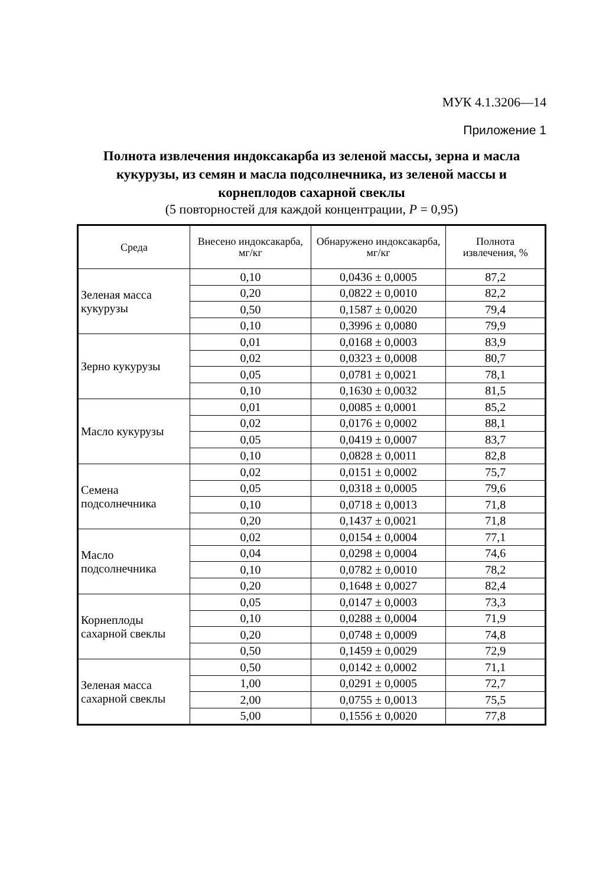МУК 4.1.3206—14
Приложение 1
Полнота извлечения индоксакарба из зеленой массы, зерна и масла кукурузы, из семян и масла подсолнечника, из зеленой массы и корнеплодов сахарной свеклы
(5 повторностей для каждой концентрации, P = 0,95)
| Среда | Внесено индоксакарба, мг/кг | Обнаружено индоксакарба, мг/кг | Полнота извлечения, % |
| --- | --- | --- | --- |
| Зеленая масса кукурузы | 0,10 | 0,0436 ± 0,0005 | 87,2 |
| | 0,20 | 0,0822 ± 0,0010 | 82,2 |
| | 0,50 | 0,1587 ± 0,0020 | 79,4 |
| | 0,10 | 0,3996 ± 0,0080 | 79,9 |
| Зерно кукурузы | 0,01 | 0,0168 ± 0,0003 | 83,9 |
| | 0,02 | 0,0323 ± 0,0008 | 80,7 |
| | 0,05 | 0,0781 ± 0,0021 | 78,1 |
| | 0,10 | 0,1630 ± 0,0032 | 81,5 |
| Масло кукурузы | 0,01 | 0,0085 ± 0,0001 | 85,2 |
| | 0,02 | 0,0176 ± 0,0002 | 88,1 |
| | 0,05 | 0,0419 ± 0,0007 | 83,7 |
| | 0,10 | 0,0828 ± 0,0011 | 82,8 |
| Семена подсолнечника | 0,02 | 0,0151 ± 0,0002 | 75,7 |
| | 0,05 | 0,0318 ± 0,0005 | 79,6 |
| | 0,10 | 0,0718 ± 0,0013 | 71,8 |
| | 0,20 | 0,1437 ± 0,0021 | 71,8 |
| Масло подсолнечника | 0,02 | 0,0154 ± 0,0004 | 77,1 |
| | 0,04 | 0,0298 ± 0,0004 | 74,6 |
| | 0,10 | 0,0782 ± 0,0010 | 78,2 |
| | 0,20 | 0,1648 ± 0,0027 | 82,4 |
| Корнеплоды сахарной свеклы | 0,05 | 0,0147 ± 0,0003 | 73,3 |
| | 0,10 | 0,0288 ± 0,0004 | 71,9 |
| | 0,20 | 0,0748 ± 0,0009 | 74,8 |
| | 0,50 | 0,1459 ± 0,0029 | 72,9 |
| Зеленая масса сахарной свеклы | 0,50 | 0,0142 ± 0,0002 | 71,1 |
| | 1,00 | 0,0291 ± 0,0005 | 72,7 |
| | 2,00 | 0,0755 ± 0,0013 | 75,5 |
| | 5,00 | 0,1556 ± 0,0020 | 77,8 |